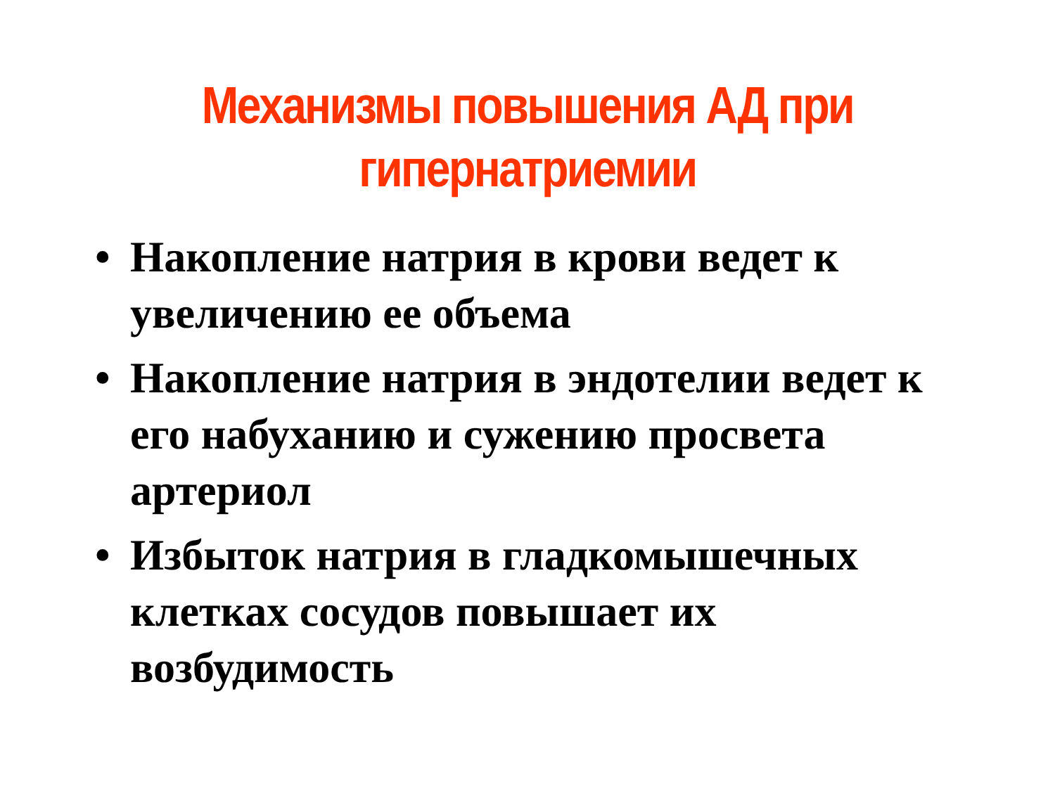Механизмы повышения АД при
гипернатриемии
• Накопление натрия в крови ведет к увеличению ее объема
• Накопление натрия в эндотелии ведет к его набуханию и сужению просвета артериол
• Избыток натрия в гладкомышечных клетках сосудов повышает их возбудимость